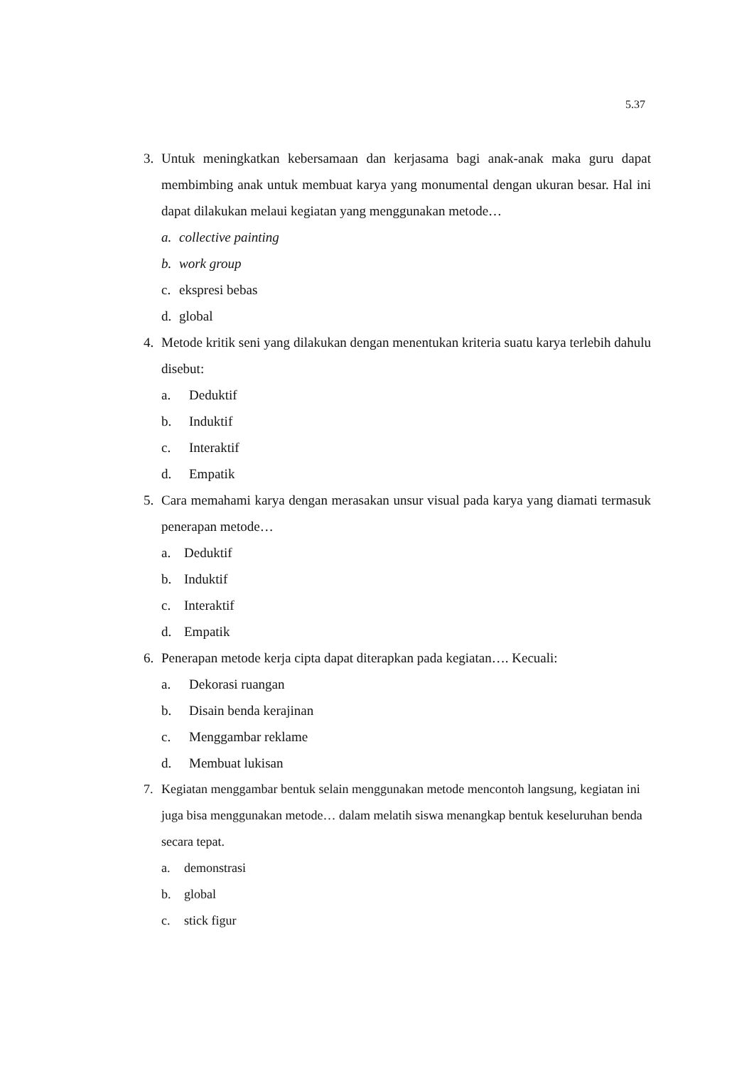5.37
3. Untuk meningkatkan kebersamaan dan kerjasama bagi anak-anak maka guru dapat membimbing anak untuk membuat karya yang monumental dengan ukuran besar. Hal ini dapat dilakukan melaui kegiatan yang menggunakan metode…
a. collective painting
b. work group
c. ekspresi bebas
d. global
4. Metode kritik seni yang dilakukan dengan menentukan kriteria suatu karya terlebih dahulu disebut:
a. Deduktif
b. Induktif
c. Interaktif
d. Empatik
5. Cara memahami karya dengan merasakan unsur visual pada karya yang diamati termasuk penerapan metode…
a. Deduktif
b. Induktif
c. Interaktif
d. Empatik
6. Penerapan metode kerja cipta dapat diterapkan pada kegiatan…. Kecuali:
a. Dekorasi ruangan
b. Disain benda kerajinan
c. Menggambar reklame
d. Membuat lukisan
7. Kegiatan menggambar bentuk selain menggunakan metode mencontoh langsung, kegiatan ini juga bisa menggunakan metode… dalam melatih siswa menangkap bentuk keseluruhan benda secara tepat.
a. demonstrasi
b. global
c. stick figur